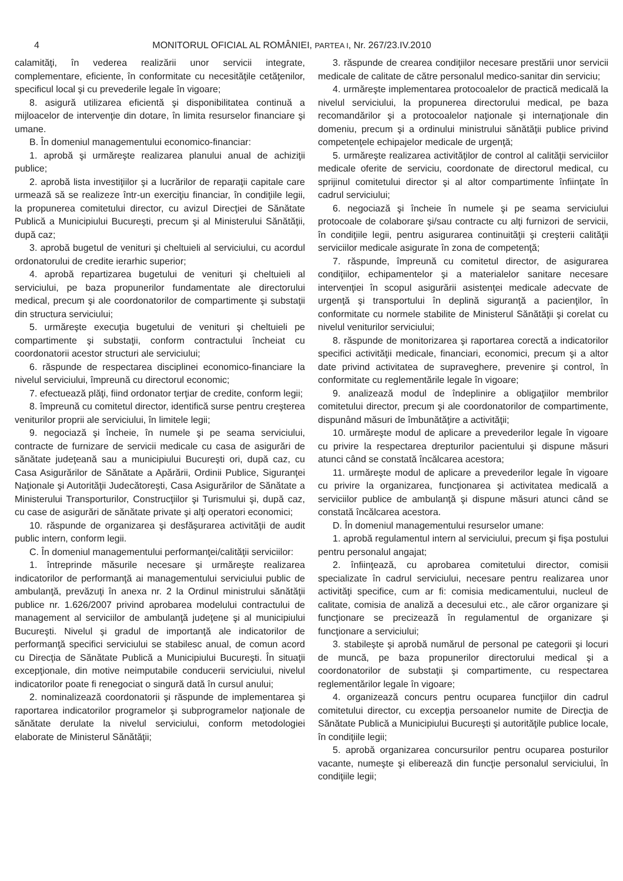4 MONITORUL OFICIAL AL ROMÂNIEI, PARTEA I, Nr. 267/23.IV.2010
calamităţi, în vederea realizării unor servicii integrate, complementare, eficiente, în conformitate cu necesităţile cetăţenilor, specificul local şi cu prevederile legale în vigoare;
8. asigură utilizarea eficientă şi disponibilitatea continuă a mijloacelor de intervenţie din dotare, în limita resurselor financiare şi umane.
B. În domeniul managementului economico-financiar:
1. aprobă şi urmăreşte realizarea planului anual de achiziţii publice;
2. aprobă lista investiţiilor şi a lucrărilor de reparaţii capitale care urmează să se realizeze într-un exerciţiu financiar, în condiţiile legii, la propunerea comitetului director, cu avizul Direcţiei de Sănătate Publică a Municipiului Bucureşti, precum şi al Ministerului Sănătăţii, după caz;
3. aprobă bugetul de venituri şi cheltuieli al serviciului, cu acordul ordonatorului de credite ierarhic superior;
4. aprobă repartizarea bugetului de venituri şi cheltuieli al serviciului, pe baza propunerilor fundamentate ale directorului medical, precum şi ale coordonatorilor de compartimente şi substaţii din structura serviciului;
5. urmăreşte execuţia bugetului de venituri şi cheltuieli pe compartimente şi substaţii, conform contractului încheiat cu coordonatorii acestor structuri ale serviciului;
6. răspunde de respectarea disciplinei economico-financiare la nivelul serviciului, împreună cu directorul economic;
7. efectuează plăţi, fiind ordonator terţiar de credite, conform legii;
8. împreună cu comitetul director, identifică surse pentru creşterea veniturilor proprii ale serviciului, în limitele legii;
9. negociază şi încheie, în numele şi pe seama serviciului, contracte de furnizare de servicii medicale cu casa de asigurări de sănătate judeţeană sau a municipiului Bucureşti ori, după caz, cu Casa Asigurărilor de Sănătate a Apărării, Ordinii Publice, Siguranţei Naţionale şi Autorităţii Judecătoreşti, Casa Asigurărilor de Sănătate a Ministerului Transporturilor, Construcţiilor şi Turismului şi, după caz, cu case de asigurări de sănătate private şi alţi operatori economici;
10. răspunde de organizarea şi desfăşurarea activităţii de audit public intern, conform legii.
C. În domeniul managementului performanţei/calităţii serviciilor:
1. întreprinde măsurile necesare şi urmăreşte realizarea indicatorilor de performanţă ai managementului serviciului public de ambulanţă, prevăzuţi în anexa nr. 2 la Ordinul ministrului sănătăţii publice nr. 1.626/2007 privind aprobarea modelului contractului de management al serviciilor de ambulanţă judeţene şi al municipiului Bucureşti. Nivelul şi gradul de importanţă ale indicatorilor de performanţă specifici serviciului se stabilesc anual, de comun acord cu Direcţia de Sănătate Publică a Municipiului Bucureşti. În situaţii excepţionale, din motive neimputabile conducerii serviciului, nivelul indicatorilor poate fi renegociat o singură dată în cursul anului;
2. nominalizează coordonatorii şi răspunde de implementarea şi raportarea indicatorilor programelor şi subprogramelor naţionale de sănătate derulate la nivelul serviciului, conform metodologiei elaborate de Ministerul Sănătăţii;
3. răspunde de crearea condiţiilor necesare prestării unor servicii medicale de calitate de către personalul medico-sanitar din serviciu;
4. urmăreşte implementarea protocoalelor de practică medicală la nivelul serviciului, la propunerea directorului medical, pe baza recomandărilor şi a protocoalelor naţionale şi internaţionale din domeniu, precum şi a ordinului ministrului sănătăţii publice privind competenţele echipajelor medicale de urgenţă;
5. urmăreşte realizarea activităţilor de control al calităţii serviciilor medicale oferite de serviciu, coordonate de directorul medical, cu sprijinul comitetului director şi al altor compartimente înfiinţate în cadrul serviciului;
6. negociază şi încheie în numele şi pe seama serviciului protocoale de colaborare şi/sau contracte cu alţi furnizori de servicii, în condiţiile legii, pentru asigurarea continuităţii şi creşterii calităţii serviciilor medicale asigurate în zona de competenţă;
7. răspunde, împreună cu comitetul director, de asigurarea condiţiilor, echipamentelor şi a materialelor sanitare necesare intervenţiei în scopul asigurării asistenţei medicale adecvate de urgenţă şi transportului în deplină siguranţă a pacienţilor, în conformitate cu normele stabilite de Ministerul Sănătăţii şi corelat cu nivelul veniturilor serviciului;
8. răspunde de monitorizarea şi raportarea corectă a indicatorilor specifici activităţii medicale, financiari, economici, precum şi a altor date privind activitatea de supraveghere, prevenire şi control, în conformitate cu reglementările legale în vigoare;
9. analizează modul de îndeplinire a obligaţiilor membrilor comitetului director, precum şi ale coordonatorilor de compartimente, dispunând măsuri de îmbunătăţire a activităţii;
10. urmăreşte modul de aplicare a prevederilor legale în vigoare cu privire la respectarea drepturilor pacientului şi dispune măsuri atunci când se constată încălcarea acestora;
11. urmăreşte modul de aplicare a prevederilor legale în vigoare cu privire la organizarea, funcţionarea şi activitatea medicală a serviciilor publice de ambulanţă şi dispune măsuri atunci când se constată încălcarea acestora.
D. În domeniul managementului resurselor umane:
1. aprobă regulamentul intern al serviciului, precum şi fişa postului pentru personalul angajat;
2. înfiinţează, cu aprobarea comitetului director, comisii specializate în cadrul serviciului, necesare pentru realizarea unor activităţi specifice, cum ar fi: comisia medicamentului, nucleul de calitate, comisia de analiză a decesului etc., ale căror organizare şi funcţionare se precizează în regulamentul de organizare şi funcţionare a serviciului;
3. stabileşte şi aprobă numărul de personal pe categorii şi locuri de muncă, pe baza propunerilor directorului medical şi a coordonatorilor de substaţii şi compartimente, cu respectarea reglementărilor legale în vigoare;
4. organizează concurs pentru ocuparea funcţiilor din cadrul comitetului director, cu excepţia persoanelor numite de Direcţia de Sănătate Publică a Municipiului Bucureşti şi autorităţile publice locale, în condiţiile legii;
5. aprobă organizarea concursurilor pentru ocuparea posturilor vacante, numeşte şi eliberează din funcţie personalul serviciului, în condiţiile legii;